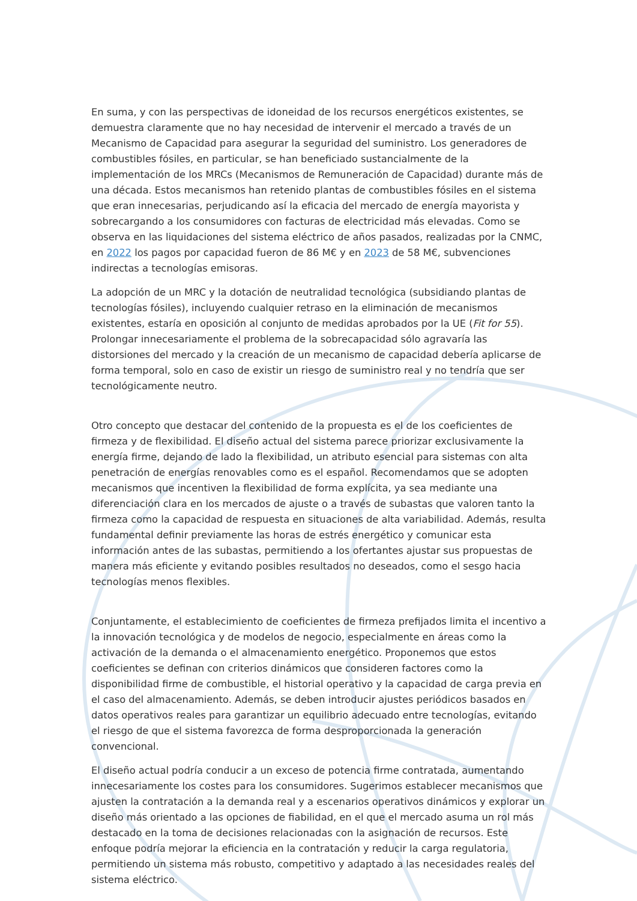En suma, y con las perspectivas de idoneidad de los recursos energéticos existentes, se demuestra claramente que no hay necesidad de intervenir el mercado a través de un Mecanismo de Capacidad para asegurar la seguridad del suministro. Los generadores de combustibles fósiles, en particular, se han beneficiado sustancialmente de la implementación de los MRCs (Mecanismos de Remuneración de Capacidad) durante más de una década. Estos mecanismos han retenido plantas de combustibles fósiles en el sistema que eran innecesarias, perjudicando así la eficacia del mercado de energía mayorista y sobrecargando a los consumidores con facturas de electricidad más elevadas. Como se observa en las liquidaciones del sistema eléctrico de años pasados, realizadas por la CNMC, en 2022 los pagos por capacidad fueron de 86 M€ y en 2023 de 58 M€, subvenciones indirectas a tecnologías emisoras.
La adopción de un MRC y la dotación de neutralidad tecnológica (subsidiando plantas de tecnologías fósiles), incluyendo cualquier retraso en la eliminación de mecanismos existentes, estaría en oposición al conjunto de medidas aprobados por la UE (Fit for 55). Prolongar innecesariamente el problema de la sobrecapacidad sólo agravaría las distorsiones del mercado y la creación de un mecanismo de capacidad debería aplicarse de forma temporal, solo en caso de existir un riesgo de suministro real y no tendría que ser tecnológicamente neutro.
Otro concepto que destacar del contenido de la propuesta es el de los coeficientes de firmeza y de flexibilidad. El diseño actual del sistema parece priorizar exclusivamente la energía firme, dejando de lado la flexibilidad, un atributo esencial para sistemas con alta penetración de energías renovables como es el español. Recomendamos que se adopten mecanismos que incentiven la flexibilidad de forma explícita, ya sea mediante una diferenciación clara en los mercados de ajuste o a través de subastas que valoren tanto la firmeza como la capacidad de respuesta en situaciones de alta variabilidad. Además, resulta fundamental definir previamente las horas de estrés energético y comunicar esta información antes de las subastas, permitiendo a los ofertantes ajustar sus propuestas de manera más eficiente y evitando posibles resultados no deseados, como el sesgo hacia tecnologías menos flexibles.
Conjuntamente, el establecimiento de coeficientes de firmeza prefijados limita el incentivo a la innovación tecnológica y de modelos de negocio, especialmente en áreas como la activación de la demanda o el almacenamiento energético. Proponemos que estos coeficientes se definan con criterios dinámicos que consideren factores como la disponibilidad firme de combustible, el historial operativo y la capacidad de carga previa en el caso del almacenamiento. Además, se deben introducir ajustes periódicos basados en datos operativos reales para garantizar un equilibrio adecuado entre tecnologías, evitando el riesgo de que el sistema favorezca de forma desproporcionada la generación convencional.
El diseño actual podría conducir a un exceso de potencia firme contratada, aumentando innecesariamente los costes para los consumidores. Sugerimos establecer mecanismos que ajusten la contratación a la demanda real y a escenarios operativos dinámicos y explorar un diseño más orientado a las opciones de fiabilidad, en el que el mercado asuma un rol más destacado en la toma de decisiones relacionadas con la asignación de recursos. Este enfoque podría mejorar la eficiencia en la contratación y reducir la carga regulatoria, permitiendo un sistema más robusto, competitivo y adaptado a las necesidades reales del sistema eléctrico.